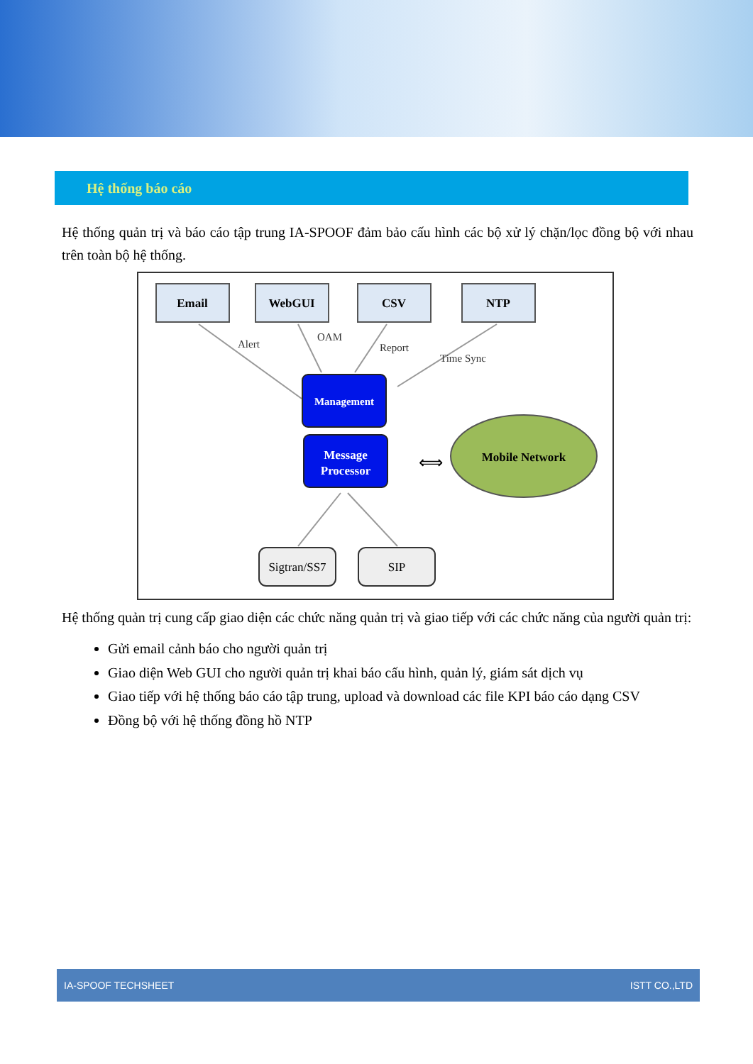Hệ thống báo cáo
Hệ thống quản trị và báo cáo tập trung IA-SPOOF đảm bảo cấu hình các bộ xử lý chặn/lọc đồng bộ với nhau trên toàn bộ hệ thống.
Email
WebGUI
CSV
NTP
Alert
OAM
Report
Time Sync
Management
Message
Processor
⟺
Mobile Network
Sigtran/SS7
SIP
Hệ thống quản trị cung cấp giao diện các chức năng quản trị và giao tiếp với các chức năng của người quản trị:
Gửi email cảnh báo cho người quản trị
Giao diện Web GUI cho người quản trị khai báo cấu hình, quản lý, giám sát dịch vụ
Giao tiếp với hệ thống báo cáo tập trung, upload và download các file KPI báo cáo dạng CSV
Đồng bộ với hệ thống đồng hồ NTP
IA-SPOOF TECHSHEET ISTT CO.,LTD